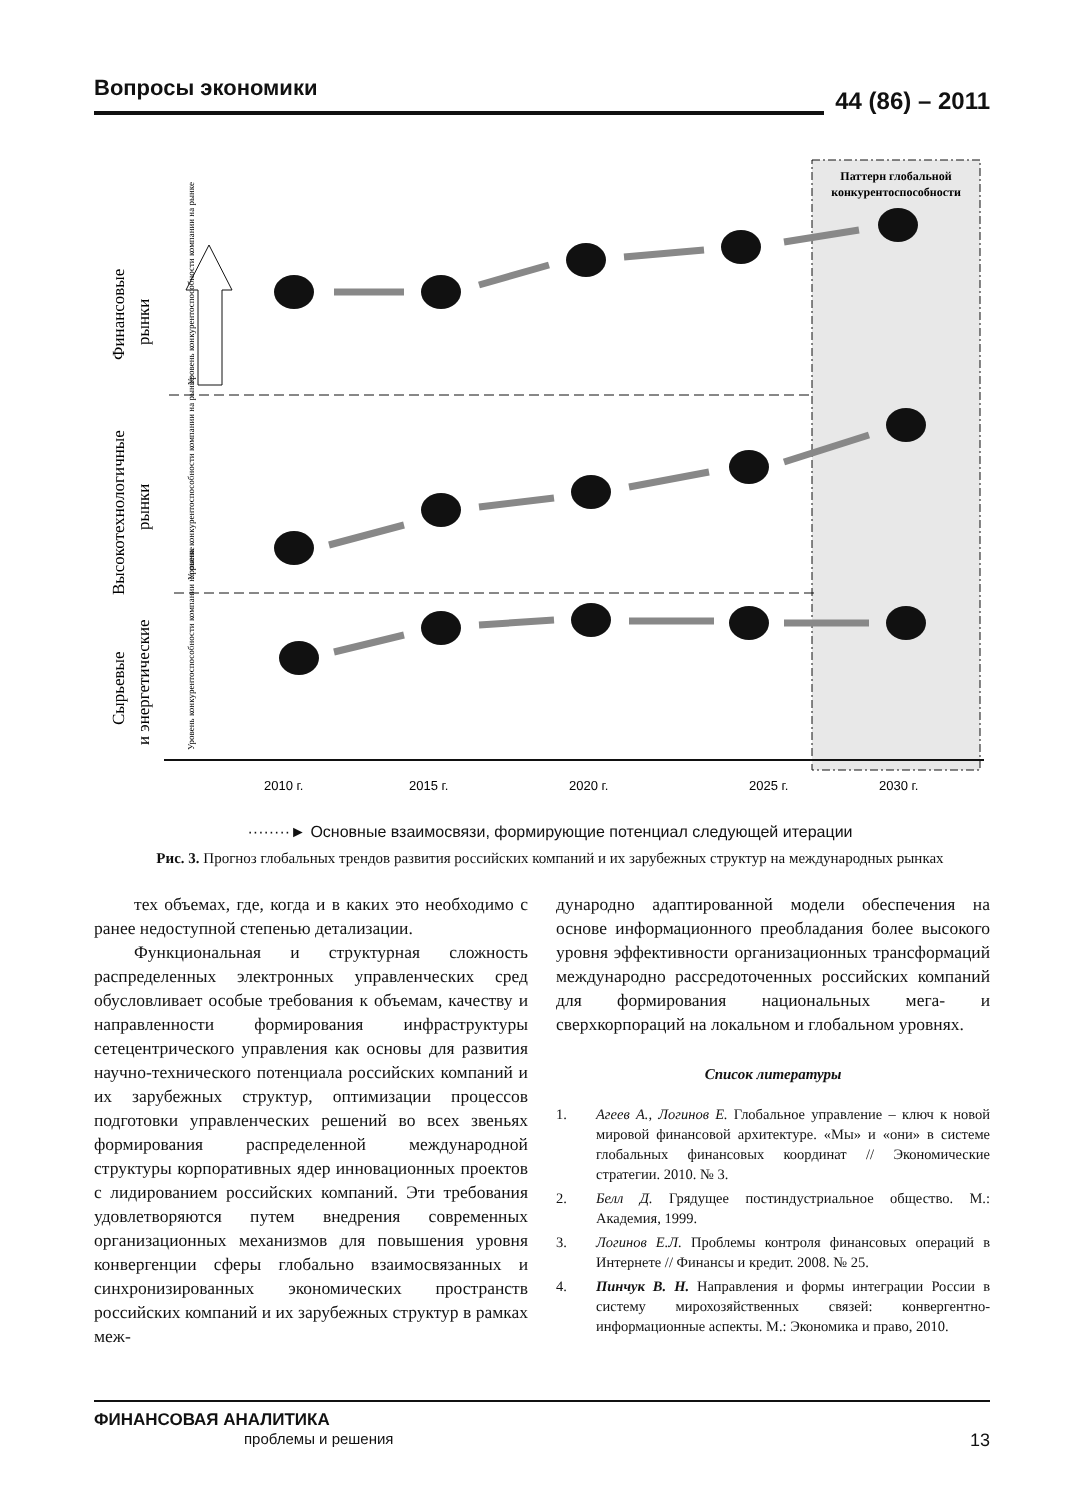Вопросы экономики
44 (86) – 2011
Паттерн глобальной
конкурентоспособности
2010 г. 2015 г. 2020 г. 2025 г. 2030 г.
Финансовые рынки Высокотехнологичные рынки Сырьевые и энергетические
Уровень конкурентоспособности компании на рынке Уровень конкурентоспособности компании на рынке Уровень конкурентоспособности компании на рынке
········► Основные взаимосвязи, формирующие потенциал следующей итерации
Рис. 3. Прогноз глобальных трендов развития российских компаний и их зарубежных структур на международных рынках
тех объемах, где, когда и в каких это необходимо с ранее недоступной степенью детализации.
Функциональная и структурная сложность распределенных электронных управленческих сред обусловливает особые требования к объемам, качеству и направленности формирования инфраструктуры сетецентрического управления как основы для развития научно-технического потенциала российских компаний и их зарубежных структур, оптимизации процессов подготовки управленческих решений во всех звеньях формирования распределенной международной структуры корпоративных ядер инновационных проектов с лидированием российских компаний. Эти требования удовлетворяются путем внедрения современных организационных механизмов для повышения уровня конвергенции сферы глобально взаимосвязанных и синхронизированных экономических пространств российских компаний и их зарубежных структур в рамках меж-
дународно адаптированной модели обеспечения на основе информационного преобладания более высокого уровня эффективности организационных трансформаций международно рассредоточенных российских компаний для формирования национальных мега- и сверхкорпораций на локальном и глобальном уровнях.
Список литературы
1. Агеев А., Логинов Е. Глобальное управление – ключ к новой мировой финансовой архитектуре. «Мы» и «они» в системе глобальных финансовых координат // Экономические стратегии. 2010. № 3.
2. Белл Д. Грядущее постиндустриальное общество. М.: Академия, 1999.
3. Логинов Е.Л. Проблемы контроля финансовых операций в Интернете // Финансы и кредит. 2008. № 25.
4. Пинчук В. Н. Направления и формы интеграции России в систему мирохозяйственных связей: конвергентно-информационные аспекты. М.: Экономика и право, 2010.
ФИНАНСОВАЯ АНАЛИТИКА
проблемы и решения
13